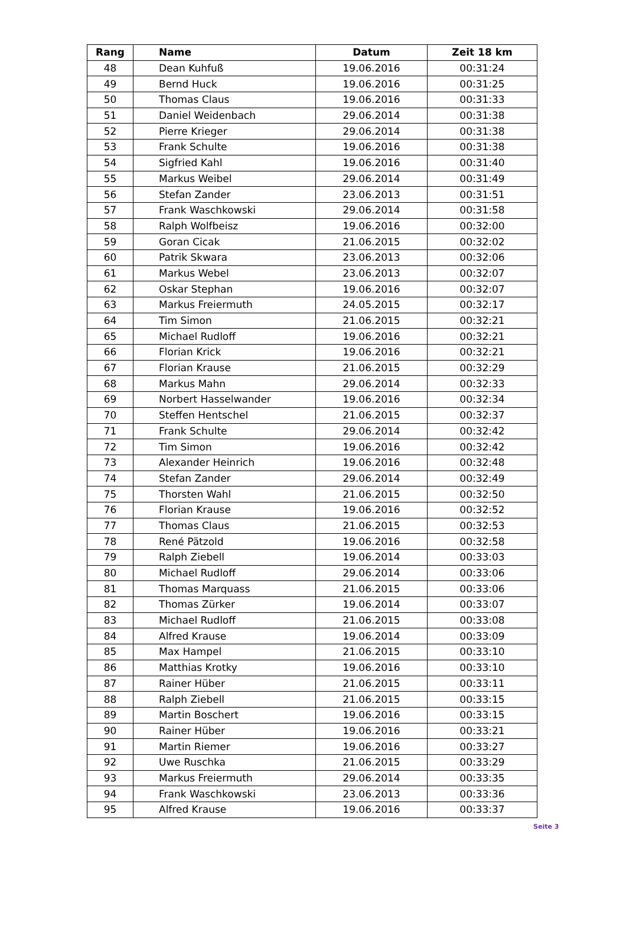| Rang | Name | Datum | Zeit 18 km |
| --- | --- | --- | --- |
| 48 | Dean Kuhfuß | 19.06.2016 | 00:31:24 |
| 49 | Bernd Huck | 19.06.2016 | 00:31:25 |
| 50 | Thomas Claus | 19.06.2016 | 00:31:33 |
| 51 | Daniel Weidenbach | 29.06.2014 | 00:31:38 |
| 52 | Pierre Krieger | 29.06.2014 | 00:31:38 |
| 53 | Frank Schulte | 19.06.2016 | 00:31:38 |
| 54 | Sigfried Kahl | 19.06.2016 | 00:31:40 |
| 55 | Markus Weibel | 29.06.2014 | 00:31:49 |
| 56 | Stefan Zander | 23.06.2013 | 00:31:51 |
| 57 | Frank Waschkowski | 29.06.2014 | 00:31:58 |
| 58 | Ralph Wolfbeisz | 19.06.2016 | 00:32:00 |
| 59 | Goran Cicak | 21.06.2015 | 00:32:02 |
| 60 | Patrik Skwara | 23.06.2013 | 00:32:06 |
| 61 | Markus Webel | 23.06.2013 | 00:32:07 |
| 62 | Oskar Stephan | 19.06.2016 | 00:32:07 |
| 63 | Markus Freiermuth | 24.05.2015 | 00:32:17 |
| 64 | Tim Simon | 21.06.2015 | 00:32:21 |
| 65 | Michael Rudloff | 19.06.2016 | 00:32:21 |
| 66 | Florian Krick | 19.06.2016 | 00:32:21 |
| 67 | Florian Krause | 21.06.2015 | 00:32:29 |
| 68 | Markus Mahn | 29.06.2014 | 00:32:33 |
| 69 | Norbert Hasselwander | 19.06.2016 | 00:32:34 |
| 70 | Steffen Hentschel | 21.06.2015 | 00:32:37 |
| 71 | Frank Schulte | 29.06.2014 | 00:32:42 |
| 72 | Tim Simon | 19.06.2016 | 00:32:42 |
| 73 | Alexander Heinrich | 19.06.2016 | 00:32:48 |
| 74 | Stefan Zander | 29.06.2014 | 00:32:49 |
| 75 | Thorsten Wahl | 21.06.2015 | 00:32:50 |
| 76 | Florian Krause | 19.06.2016 | 00:32:52 |
| 77 | Thomas Claus | 21.06.2015 | 00:32:53 |
| 78 | René Pätzold | 19.06.2016 | 00:32:58 |
| 79 | Ralph Ziebell | 19.06.2014 | 00:33:03 |
| 80 | Michael Rudloff | 29.06.2014 | 00:33:06 |
| 81 | Thomas Marquass | 21.06.2015 | 00:33:06 |
| 82 | Thomas Zürker | 19.06.2014 | 00:33:07 |
| 83 | Michael Rudloff | 21.06.2015 | 00:33:08 |
| 84 | Alfred Krause | 19.06.2014 | 00:33:09 |
| 85 | Max Hampel | 21.06.2015 | 00:33:10 |
| 86 | Matthias Krotky | 19.06.2016 | 00:33:10 |
| 87 | Rainer Hüber | 21.06.2015 | 00:33:11 |
| 88 | Ralph Ziebell | 21.06.2015 | 00:33:15 |
| 89 | Martin Boschert | 19.06.2016 | 00:33:15 |
| 90 | Rainer Hüber | 19.06.2016 | 00:33:21 |
| 91 | Martin Riemer | 19.06.2016 | 00:33:27 |
| 92 | Uwe Ruschka | 21.06.2015 | 00:33:29 |
| 93 | Markus Freiermuth | 29.06.2014 | 00:33:35 |
| 94 | Frank Waschkowski | 23.06.2013 | 00:33:36 |
| 95 | Alfred Krause | 19.06.2016 | 00:33:37 |
Seite 3